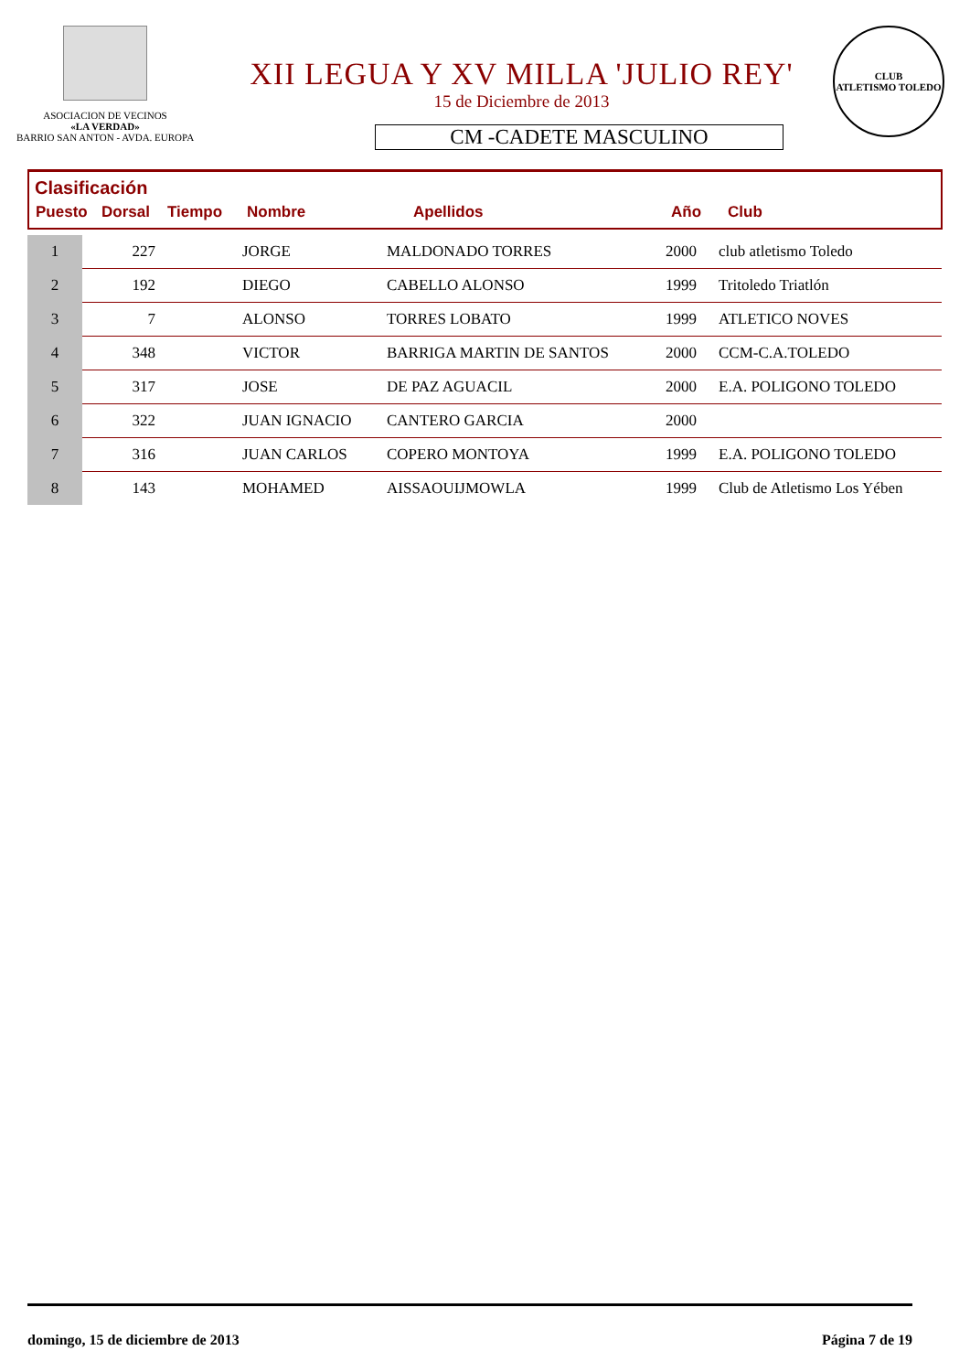ASOCIACION DE VECINOS
«LA VERDAD»
BARRIO SAN ANTON - AVDA. EUROPA
XII LEGUA Y XV MILLA 'JULIO REY'
15 de Diciembre de 2013
CM -CADETE MASCULINO
CLUB
ATLETISMO TOLEDO
Clasificación
| Puesto | Dorsal | Tiempo | Nombre | Apellidos | Año | Club |
| --- | --- | --- | --- | --- | --- | --- |
| 1 | 227 | | JORGE | MALDONADO TORRES | 2000 | club atletismo Toledo |
| 2 | 192 | | DIEGO | CABELLO ALONSO | 1999 | Tritoledo Triatlón |
| 3 | 7 | | ALONSO | TORRES LOBATO | 1999 | ATLETICO NOVES |
| 4 | 348 | | VICTOR | BARRIGA MARTIN DE SANTOS | 2000 | CCM-C.A.TOLEDO |
| 5 | 317 | | JOSE | DE PAZ AGUACIL | 2000 | E.A. POLIGONO TOLEDO |
| 6 | 322 | | JUAN IGNACIO | CANTERO GARCIA | 2000 | |
| 7 | 316 | | JUAN CARLOS | COPERO MONTOYA | 1999 | E.A. POLIGONO TOLEDO |
| 8 | 143 | | MOHAMED | AISSAOUIJMOWLA | 1999 | Club de Atletismo Los Yében |
domingo, 15 de diciembre de 2013 Página 7 de 19